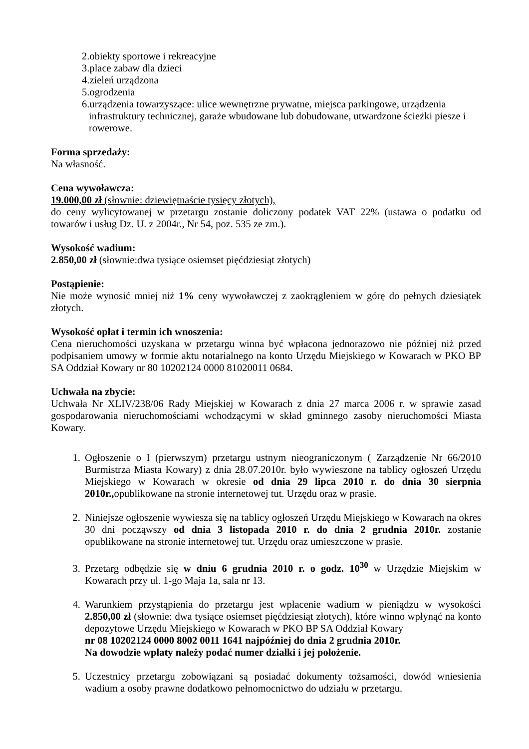2.obiekty sportowe i rekreacyjne
3.place zabaw dla dzieci
4.zieleń urządzona
5.ogrodzenia
6.urządzenia towarzyszące: ulice wewnętrzne prywatne, miejsca parkingowe, urządzenia infrastruktury technicznej, garaże wbudowane lub dobudowane, utwardzone ścieżki piesze i rowerowe.
Forma sprzedaży:
Na własność.
Cena wywoławcza:
19.000,00 zł (słownie: dziewiętnaście tysięcy złotych),
do ceny wylicytowanej w przetargu zostanie doliczony podatek VAT 22% (ustawa o podatku od towarów i usług Dz. U. z 2004r., Nr 54, poz. 535 ze zm.).
Wysokość wadium:
2.850,00 zł (słownie:dwa tysiące osiemset pięćdziesiąt złotych)
Postąpienie:
Nie może wynosić mniej niż 1% ceny wywoławczej z zaokrągleniem w górę do pełnych dziesiątek złotych.
Wysokość opłat i termin ich wnoszenia:
Cena nieruchomości uzyskana w przetargu winna być wpłacona jednorazowo nie później niż przed podpisaniem umowy w formie aktu notarialnego na konto Urzędu Miejskiego w Kowarach w PKO BP SA Oddział Kowary nr 80 10202124 0000 81020011 0684.
Uchwała na zbycie:
Uchwała Nr XLIV/238/06 Rady Miejskiej w Kowarach z dnia 27 marca 2006 r. w sprawie zasad gospodarowania nieruchomościami wchodzącymi w skład gminnego zasoby nieruchomości Miasta Kowary.
1. Ogłoszenie o I (pierwszym) przetargu ustnym nieograniczonym ( Zarządzenie Nr 66/2010 Burmistrza Miasta Kowary) z dnia 28.07.2010r. było wywieszone na tablicy ogłoszeń Urzędu Miejskiego w Kowarach w okresie od dnia 29 lipca 2010 r. do dnia 30 sierpnia 2010r., opublikowane na stronie internetowej tut. Urzędu oraz w prasie.
2. Niniejsze ogłoszenie wywiesza się na tablicy ogłoszeń Urzędu Miejskiego w Kowarach na okres 30 dni począwszy od dnia 3 listopada 2010 r. do dnia 2 grudnia 2010r. zostanie opublikowane na stronie internetowej tut. Urzędu oraz umieszczone w prasie.
3. Przetarg odbędzie się w dniu 6 grudnia 2010 r. o godz. 10<sup>30</sup> w Urzędzie Miejskim w Kowarach przy ul. 1-go Maja 1a, sala nr 13.
4. Warunkiem przystąpienia do przetargu jest wpłacenie wadium w pieniądzu w wysokości 2.850,00 zł (słownie: dwa tysiące osiemset pięćdziesiąt złotych), które winno wpłynąć na konto depozytowe Urzędu Miejskiego w Kowarach w PKO BP SA Oddział Kowary
nr 08 10202124 0000 8002 0011 1641 najpóźniej do dnia 2 grudnia 2010r.
Na dowodzie wpłaty należy podać numer działki i jej położenie.
5. Uczestnicy przetargu zobowiązani są posiadać dokumenty tożsamości, dowód wniesienia wadium a osoby prawne dodatkowo pełnomocnictwo do udziału w przetargu.